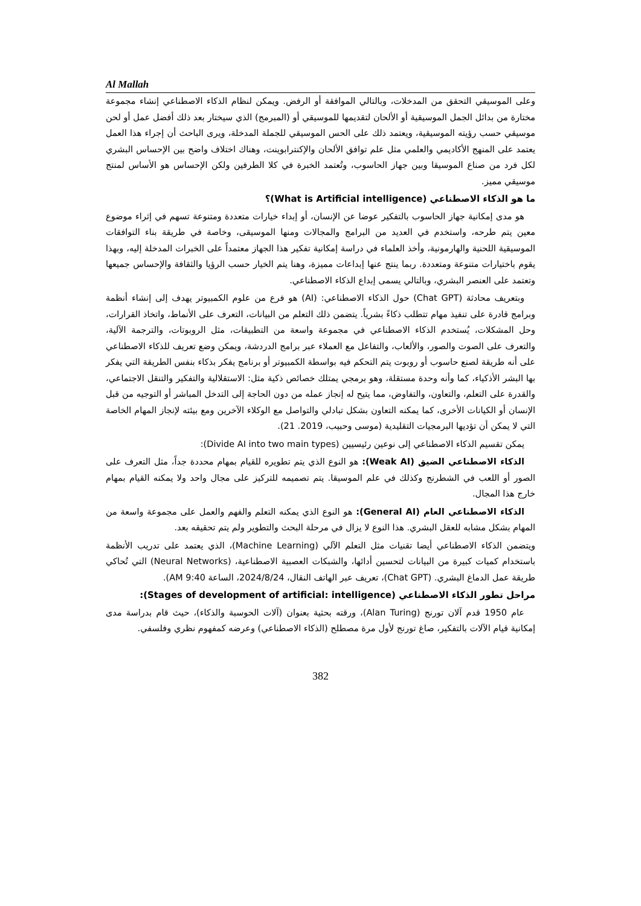Al Mallah
وعلى الموسيقي التحقق من المدخلات، وبالتالي الموافقة أو الرفض. ويمكن لنظام الذكاء الاصطناعي إنشاء مجموعة مختارة من بدائل الجمل الموسيقية أو الألحان لتقديمها للموسيقي أو (المبرمج) الذي سيختار بعد ذلك أفضل عمل أو لحن موسيقي حسب رؤيته الموسيقية، ويعتمد ذلك على الحس الموسيقي للجملة المدخلة، ويرى الباحث أن إجراء هذا العمل يعتمد على المنهج الأكاديمي والعلمي مثل علم توافق الألحان والإكنترابوينت، وهناك اختلاف واضح بين الإحساس البشري لكل فرد من صناع الموسيقا وبين جهاز الحاسوب، وتُعتمد الخبرة في كلا الطرفين ولكن الإحساس هو الأساس لمنتج موسيقي مميز.
ما هو الذكاء الاصطناعي (What is Artificial intelligence)؟
هو مدى إمكانية جهاز الحاسوب بالتفكير عوضا عن الإنسان، أو إبداء خيارات متعددة ومتنوعة تسهم في إثراء موضوع معين يتم طرحه، واستخدم في العديد من البرامج والمجالات ومنها الموسيقى، وخاصة في طريقة بناء التوافقات الموسيقية اللحنية والهارمونية، وأخذ العلماء في دراسة إمكانية تفكير هذا الجهاز معتمداً على الخبرات المدخلة إليه، وبهذا يقوم باختيارات متنوعة ومتعددة. ربما ينتج عنها إبداعات مميزة، وهنا يتم الخيار حسب الرؤيا والثقافة والإحساس جميعها وتعتمد على العنصر البشري، وبالتالي يسمى إبداع الذكاء الاصطناعي.
وبتعريف محادثة (Chat GPT) حول الذكاء الاصطناعي: (AI) هو فرع من علوم الكمبيوتر يهدف إلى إنشاء أنظمة وبرامج قادرة على تنفيذ مهام تتطلب ذكاءً بشرياً. يتضمن ذلك التعلم من البيانات، التعرف على الأنماط، واتخاذ القرارات، وحل المشكلات، يُستخدم الذكاء الاصطناعي في مجموعة واسعة من التطبيقات، مثل الروبوتات، والترجمة الآلية، والتعرف على الصوت والصور، والألعاب، والتفاعل مع العملاء عبر برامج الدردشة، ويمكن وضع تعريف للذكاء الاصطناعي على أنه طريقة لصنع حاسوب أو روبوت يتم التحكم فيه بواسطة الكمبيوتر أو برنامج يفكر بذكاء بنفس الطريقة التي يفكر بها البشر الأذكياء، كما وأنه وحدة مستقلة، وهو برمجي يمتلك خصائص ذكية مثل: الاستقلالية والتفكير والتنقل الاجتماعي، والقدرة على التعلم، والتعاون، والتفاوض، مما يتيح له إنجاز عمله من دون الحاجة إلى التدخل المباشر أو التوجيه من قبل الإنسان أو الكيانات الأخرى، كما يمكنه التعاون بشكل تبادلي والتواصل مع الوكلاء الآخرين ومع بيئته لإنجاز المهام الخاصة التي لا يمكن أن تؤديها البرمجيات التقليدية (موسى وحبيب، 2019. 21).
يمكن تقسيم الذكاء الاصطناعي إلى نوعين رئيسيين (Divide AI into two main types):
الذكاء الاصطناعي الضيق (Weak AI): هو النوع الذي يتم تطويره للقيام بمهام محددة جداً، مثل التعرف على الصور أو اللعب في الشطرنج وكذلك في علم الموسيقا. يتم تصميمه للتركيز على مجال واحد ولا يمكنه القيام بمهام خارج هذا المجال.
الذكاء الاصطناعي العام (General AI): هو النوع الذي يمكنه التعلم والفهم والعمل على مجموعة واسعة من المهام بشكل مشابه للعقل البشري. هذا النوع لا يزال في مرحلة البحث والتطوير ولم يتم تحقيقه بعد.
ويتضمن الذكاء الاصطناعي أيضا تقنيات مثل التعلم الآلي (Machine Learning)، الذي يعتمد على تدريب الأنظمة باستخدام كميات كبيرة من البيانات لتحسين أدائها، والشبكات العصبية الاصطناعية، (Neural Networks) التي تُحاكي طريقة عمل الدماغ البشري. (Chat GPT)، تعريف عبر الهاتف النقال، 2024/8/24، الساعة AM 9:40).
مراحل تطور الذكاء الاصطناعي (Stages of development of artificial: intelligence):
عام 1950 قدم آلان تورنج (Alan Turing)، ورقته بحثية بعنوان (آلات الحوسبة والذكاء)، حيث قام بدراسة مدى إمكانية قيام الآلات بالتفكير، صاغ تورنج لأول مرة مصطلح (الذكاء الاصطناعي) وعرضه كمفهوم نظري وفلسفي.
382